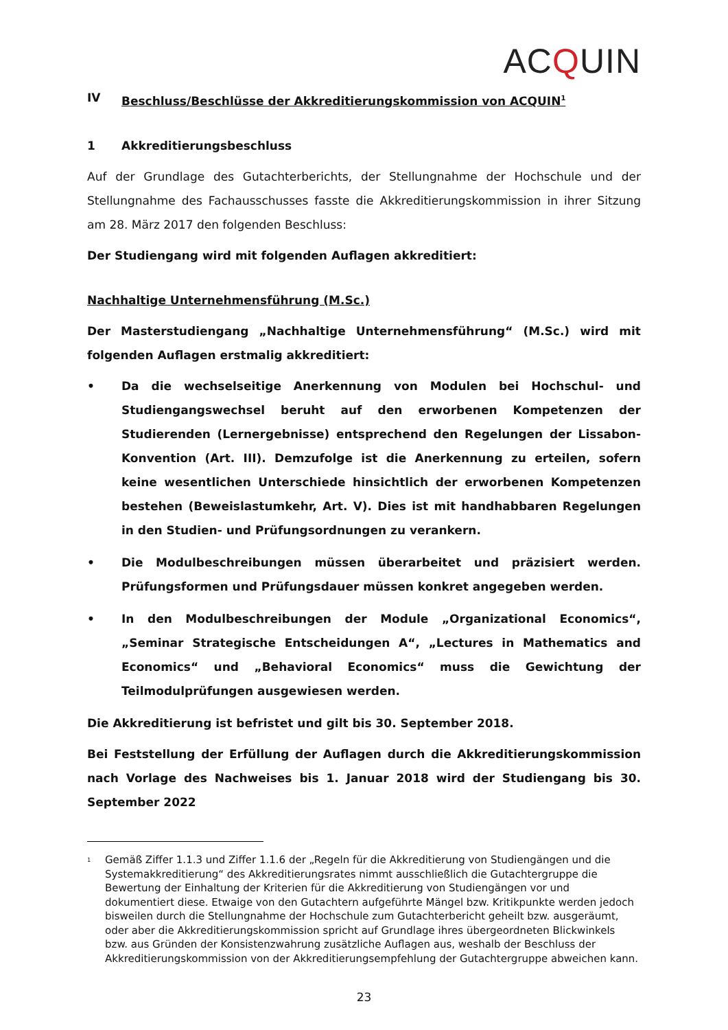ACQUIN
IV Beschluss/Beschlüsse der Akkreditierungskommission von ACQUIN<sup>1</sup>
1 Akkreditierungsbeschluss
Auf der Grundlage des Gutachterberichts, der Stellungnahme der Hochschule und der Stellungnahme des Fachausschusses fasste die Akkreditierungskommission in ihrer Sitzung am 28. März 2017 den folgenden Beschluss:
Der Studiengang wird mit folgenden Auflagen akkreditiert:
Nachhaltige Unternehmensführung (M.Sc.)
Der Masterstudiengang „Nachhaltige Unternehmensführung“ (M.Sc.) wird mit folgenden Auflagen erstmalig akkreditiert:
• Da die wechselseitige Anerkennung von Modulen bei Hochschul- und Studiengangswechsel beruht auf den erworbenen Kompetenzen der Studierenden (Lernergebnisse) entsprechend den Regelungen der Lissabon-Konvention (Art. III). Demzufolge ist die Anerkennung zu erteilen, sofern keine wesentlichen Unterschiede hinsichtlich der erworbenen Kompetenzen bestehen (Beweislastumkehr, Art. V). Dies ist mit handhabbaren Regelungen in den Studien- und Prüfungsordnungen zu verankern.
• Die Modulbeschreibungen müssen überarbeitet und präzisiert werden. Prüfungsformen und Prüfungsdauer müssen konkret angegeben werden.
• In den Modulbeschreibungen der Module „Organizational Economics“, „Seminar Strategische Entscheidungen A“, „Lectures in Mathematics and Economics“ und „Behavioral Economics“ muss die Gewichtung der Teilmodulprüfungen ausgewiesen werden.
Die Akkreditierung ist befristet und gilt bis 30. September 2018.
Bei Feststellung der Erfüllung der Auflagen durch die Akkreditierungskommission nach Vorlage des Nachweises bis 1. Januar 2018 wird der Studiengang bis 30. September 2022
<sup>1</sup> Gemäß Ziffer 1.1.3 und Ziffer 1.1.6 der „Regeln für die Akkreditierung von Studiengängen und die Systemakkreditierung“ des Akkreditierungsrates nimmt ausschließlich die Gutachtergruppe die Bewertung der Einhaltung der Kriterien für die Akkreditierung von Studiengängen vor und dokumentiert diese. Etwaige von den Gutachtern aufgeführte Mängel bzw. Kritikpunkte werden jedoch bisweilen durch die Stellungnahme der Hochschule zum Gutachterbericht geheilt bzw. ausgeräumt, oder aber die Akkreditierungskommission spricht auf Grundlage ihres übergeordneten Blickwinkels bzw. aus Gründen der Konsistenzwahrung zusätzliche Auflagen aus, weshalb der Beschluss der Akkreditierungskommission von der Akkreditierungsempfehlung der Gutachtergruppe abweichen kann.
23